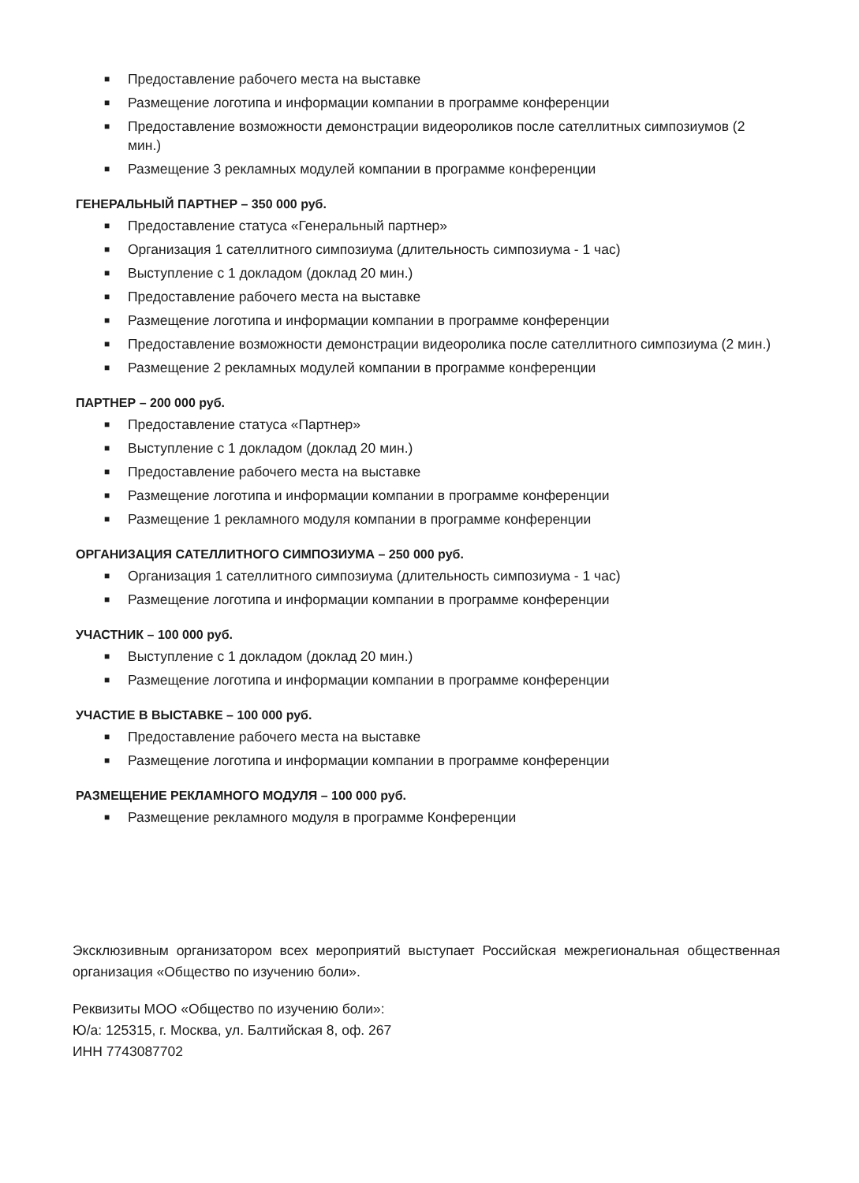■ Предоставление рабочего места на выставке
■ Размещение логотипа и информации компании в программе конференции
■ Предоставление возможности демонстрации видеороликов после сателлитных симпозиумов (2 мин.)
■ Размещение 3 рекламных модулей компании в программе конференции
ГЕНЕРАЛЬНЫЙ ПАРТНЕР – 350 000 руб.
■ Предоставление статуса «Генеральный партнер»
■ Организация 1 сателлитного симпозиума (длительность симпозиума - 1 час)
■ Выступление с 1 докладом (доклад 20 мин.)
■ Предоставление рабочего места на выставке
■ Размещение логотипа и информации компании в программе конференции
■ Предоставление возможности демонстрации видеоролика после сателлитного симпозиума (2 мин.)
■ Размещение 2 рекламных модулей компании в программе конференции
ПАРТНЕР – 200 000 руб.
■ Предоставление статуса «Партнер»
■ Выступление с 1 докладом (доклад 20 мин.)
■ Предоставление рабочего места на выставке
■ Размещение логотипа и информации компании в программе конференции
■ Размещение 1 рекламного модуля компании в программе конференции
ОРГАНИЗАЦИЯ САТЕЛЛИТНОГО СИМПОЗИУМА – 250 000 руб.
■ Организация 1 сателлитного симпозиума (длительность симпозиума - 1 час)
■ Размещение логотипа и информации компании в программе конференции
УЧАСТНИК – 100 000 руб.
■ Выступление с 1 докладом (доклад 20 мин.)
■ Размещение логотипа и информации компании в программе конференции
УЧАСТИЕ В ВЫСТАВКЕ – 100 000 руб.
■ Предоставление рабочего места на выставке
■ Размещение логотипа и информации компании в программе конференции
РАЗМЕЩЕНИЕ РЕКЛАМНОГО МОДУЛЯ – 100 000 руб.
■ Размещение рекламного модуля в программе Конференции
Эксклюзивным организатором всех мероприятий выступает Российская межрегиональная общественная организация «Общество по изучению боли».
Реквизиты МОО «Общество по изучению боли»:
Ю/а: 125315, г. Москва, ул. Балтийская 8, оф. 267
ИНН 7743087702